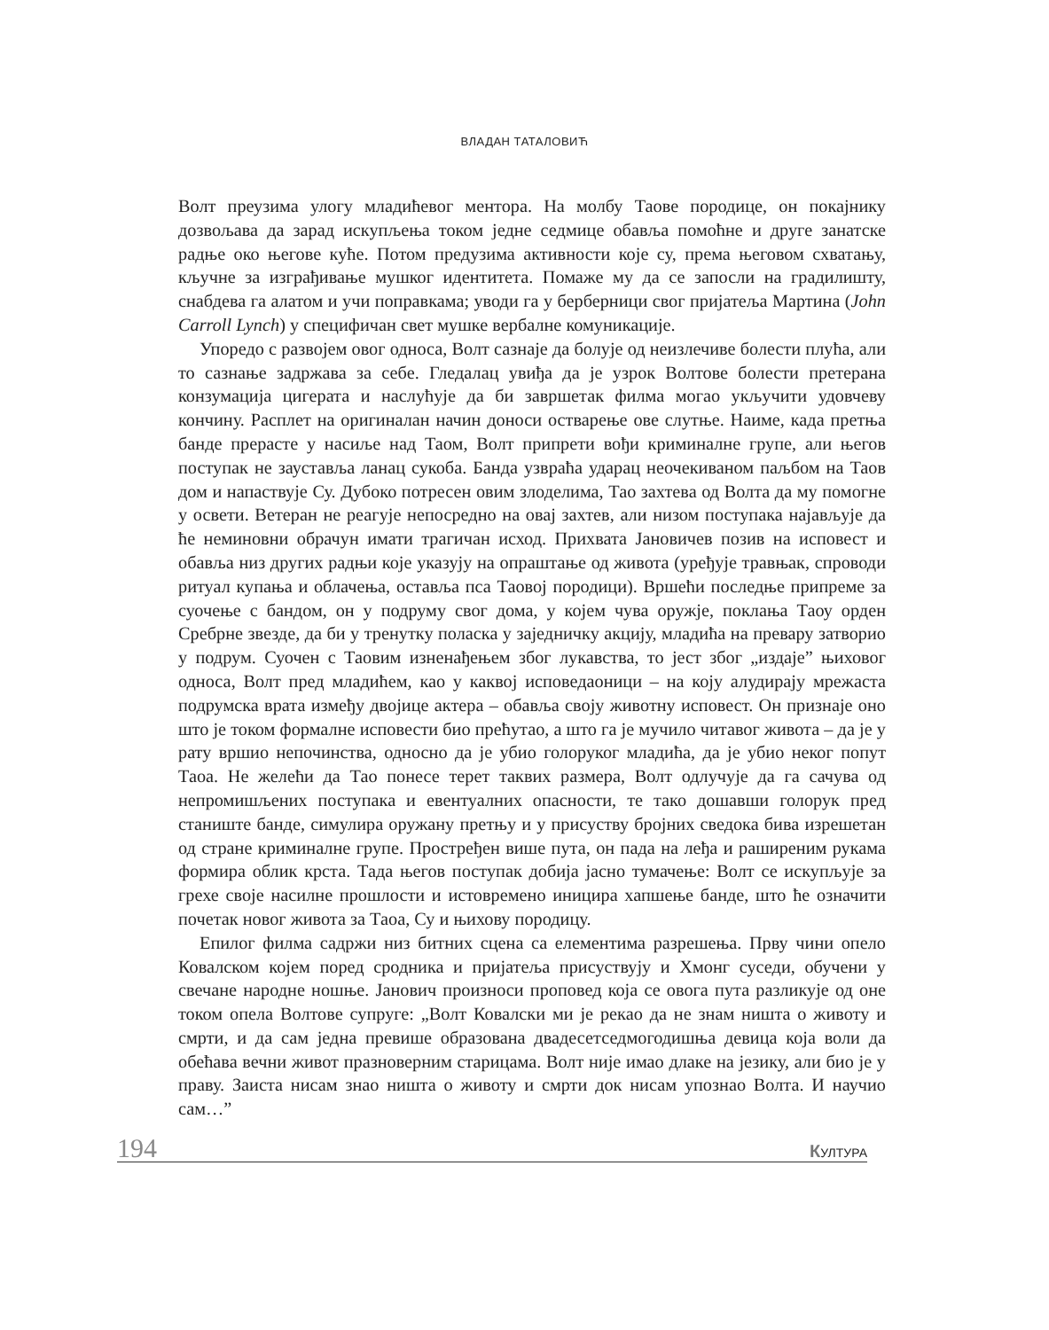ВЛАДАН ТАТАЛОВИЋ
Волт преузима улогу младићевог ментора. На молбу Таове породице, он покајнику дозвољава да зарад искупљења током једне седмице обавља помоћне и друге занатске радње око његове куће. Потом предузима активности које су, према његовом схватању, кључне за изграђивање мушког идентитета. Помаже му да се запосли на градилишту, снабдева га алатом и учи поправкама; уводи га у берберници свог пријатеља Мартина (John Carroll Lynch) у специфичан свет мушке вербалне комуникације.
Упоредо с развојем овог односа, Волт сазнаје да болује од неизлечиве болести плућа, али то сазнање задржава за себе. Гледалац увиђа да је узрок Волтове болести претерана конзумација цигерата и наслућује да би завршетак филма могао укључити удовчеву кончину. Расплет на оригиналан начин доноси остварење ове слутње. Наиме, када претња банде прерасте у насиље над Таом, Волт припрети вођи криминалне групе, али његов поступак не зауставља ланац сукоба. Банда узвраћа ударац неочекиваном паљбом на Таов дом и напаствује Су. Дубоко потресен овим злоделима, Тао захтева од Волта да му помогне у освети. Ветеран не реагује непосредно на овај захтев, али низом поступака најављује да ће неминовни обрачун имати трагичан исход. Прихвата Јановичев позив на исповест и обавља низ других радњи које указују на опраштање од живота (уређује травњак, спроводи ритуал купања и облачења, оставља пса Таовој породици). Вршећи последње припреме за суочење с бандом, он у подруму свог дома, у којем чува оружје, поклања Таоу орден Сребрне звезде, да би у тренутку поласка у заједничку акцију, младића на превару затворио у подрум. Суочен с Таовим изненађењем због лукавства, то јест због „издаје” њиховог односа, Волт пред младићем, као у каквој исповедаоници – на коју алудирају мрежаста подрумска врата између двојице актера – обавља своју животну исповест. Он признаје оно што је током формалне исповести био прећутао, а што га је мучило читавог живота – да је у рату вршио непочинства, односно да је убио голоруког младића, да је убио неког попут Таоа. Не желећи да Тао понесе терет таквих размера, Волт одлучује да га сачува од непромишљених поступака и евентуалних опасности, те тако дошавши голорук пред станиште банде, симулира оружану претњу и у присуству бројних сведока бива изрешетан од стране криминалне групе. Простређен више пута, он пада на леђа и раширеним рукама формира облик крста. Тада његов поступак добија јасно тумачење: Волт се искупљује за грехе своје насилне прошлости и истовремено иницира хапшење банде, што ће означити почетак новог живота за Таоа, Су и њихову породицу.
Епилог филма садржи низ битних сцена са елементима разрешења. Прву чини опело Ковалском којем поред сродника и пријатеља присуствују и Хмонг суседи, обучени у свечане народне ношње. Јанович произноси проповед која се овога пута разликује од оне током опела Волтове супруге: „Волт Ковалски ми је рекао да не знам ништа о животу и смрти, и да сам једна превише образована двадесетседмогодишња девица која воли да обећава вечни живот празноверним старицама. Волт није имао длаке на језику, али био је у праву. Заиста нисам знао ништа о животу и смрти док нисам упознао Волта. И научио сам…”
194 КУЛТУРА